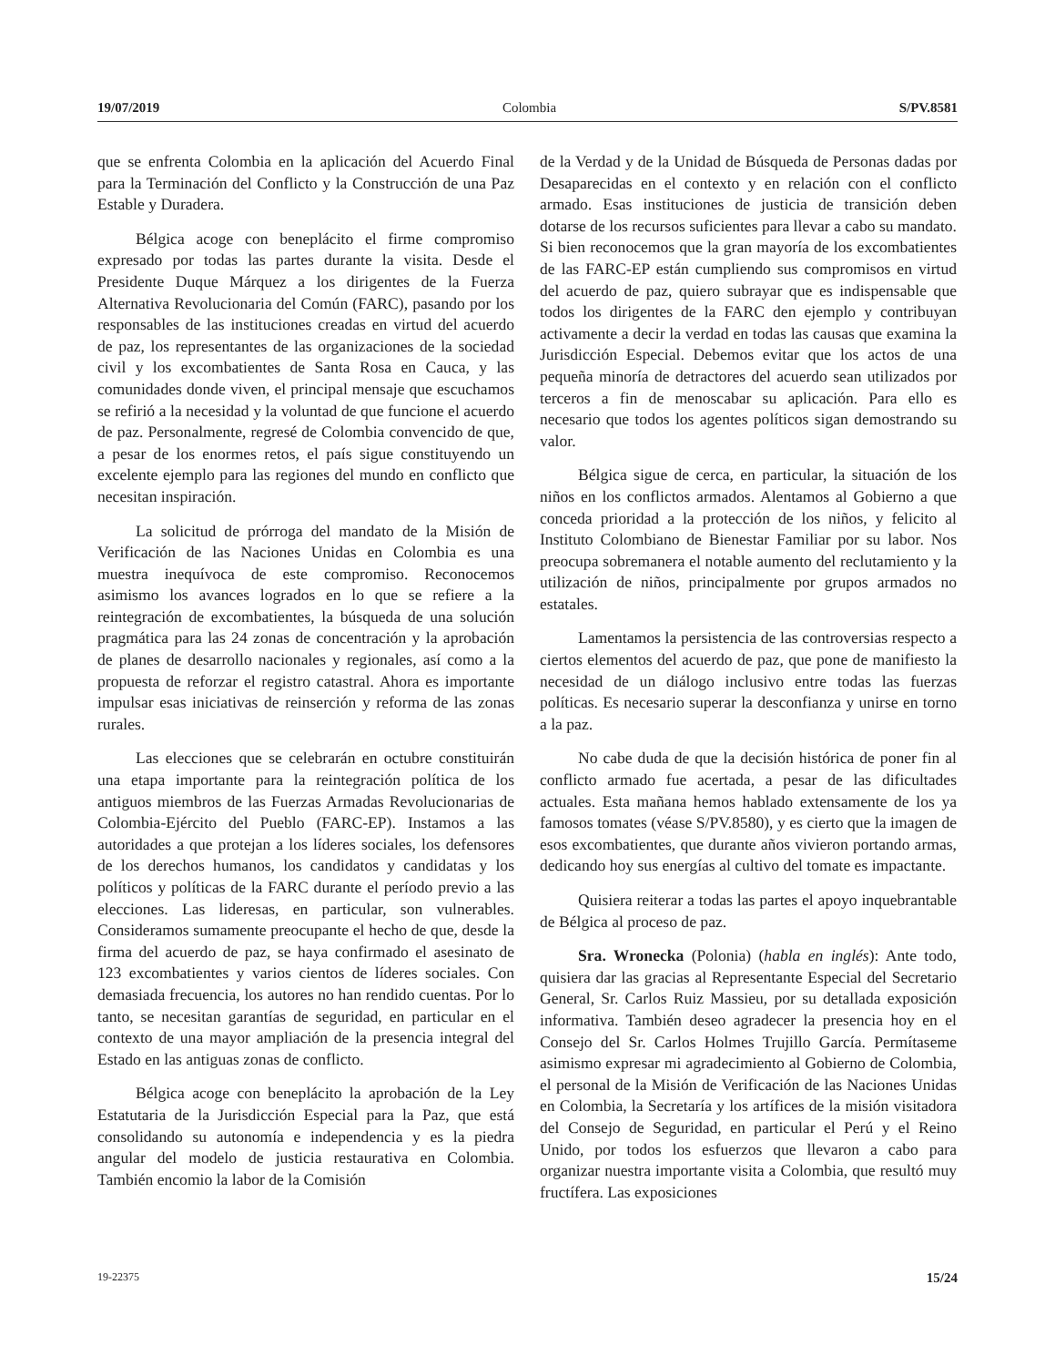19/07/2019 Colombia S/PV.8581
que se enfrenta Colombia en la aplicación del Acuerdo Final para la Terminación del Conflicto y la Construcción de una Paz Estable y Duradera.
Bélgica acoge con beneplácito el firme compromiso expresado por todas las partes durante la visita. Desde el Presidente Duque Márquez a los dirigentes de la Fuerza Alternativa Revolucionaria del Común (FARC), pasando por los responsables de las instituciones creadas en virtud del acuerdo de paz, los representantes de las organizaciones de la sociedad civil y los excombatientes de Santa Rosa en Cauca, y las comunidades donde viven, el principal mensaje que escuchamos se refirió a la necesidad y la voluntad de que funcione el acuerdo de paz. Personalmente, regresé de Colombia convencido de que, a pesar de los enormes retos, el país sigue constituyendo un excelente ejemplo para las regiones del mundo en conflicto que necesitan inspiración.
La solicitud de prórroga del mandato de la Misión de Verificación de las Naciones Unidas en Colombia es una muestra inequívoca de este compromiso. Reconocemos asimismo los avances logrados en lo que se refiere a la reintegración de excombatientes, la búsqueda de una solución pragmática para las 24 zonas de concentración y la aprobación de planes de desarrollo nacionales y regionales, así como a la propuesta de reforzar el registro catastral. Ahora es importante impulsar esas iniciativas de reinserción y reforma de las zonas rurales.
Las elecciones que se celebrarán en octubre constituirán una etapa importante para la reintegración política de los antiguos miembros de las Fuerzas Armadas Revolucionarias de Colombia-Ejército del Pueblo (FARC-EP). Instamos a las autoridades a que protejan a los líderes sociales, los defensores de los derechos humanos, los candidatos y candidatas y los políticos y políticas de la FARC durante el período previo a las elecciones. Las lideresas, en particular, son vulnerables. Consideramos sumamente preocupante el hecho de que, desde la firma del acuerdo de paz, se haya confirmado el asesinato de 123 excombatientes y varios cientos de líderes sociales. Con demasiada frecuencia, los autores no han rendido cuentas. Por lo tanto, se necesitan garantías de seguridad, en particular en el contexto de una mayor ampliación de la presencia integral del Estado en las antiguas zonas de conflicto.
Bélgica acoge con beneplácito la aprobación de la Ley Estatutaria de la Jurisdicción Especial para la Paz, que está consolidando su autonomía e independencia y es la piedra angular del modelo de justicia restaurativa en Colombia. También encomio la labor de la Comisión
de la Verdad y de la Unidad de Búsqueda de Personas dadas por Desaparecidas en el contexto y en relación con el conflicto armado. Esas instituciones de justicia de transición deben dotarse de los recursos suficientes para llevar a cabo su mandato. Si bien reconocemos que la gran mayoría de los excombatientes de las FARC-EP están cumpliendo sus compromisos en virtud del acuerdo de paz, quiero subrayar que es indispensable que todos los dirigentes de la FARC den ejemplo y contribuyan activamente a decir la verdad en todas las causas que examina la Jurisdicción Especial. Debemos evitar que los actos de una pequeña minoría de detractores del acuerdo sean utilizados por terceros a fin de menoscabar su aplicación. Para ello es necesario que todos los agentes políticos sigan demostrando su valor.
Bélgica sigue de cerca, en particular, la situación de los niños en los conflictos armados. Alentamos al Gobierno a que conceda prioridad a la protección de los niños, y felicito al Instituto Colombiano de Bienestar Familiar por su labor. Nos preocupa sobremanera el notable aumento del reclutamiento y la utilización de niños, principalmente por grupos armados no estatales.
Lamentamos la persistencia de las controversias respecto a ciertos elementos del acuerdo de paz, que pone de manifiesto la necesidad de un diálogo inclusivo entre todas las fuerzas políticas. Es necesario superar la desconfianza y unirse en torno a la paz.
No cabe duda de que la decisión histórica de poner fin al conflicto armado fue acertada, a pesar de las dificultades actuales. Esta mañana hemos hablado extensamente de los ya famosos tomates (véase S/PV.8580), y es cierto que la imagen de esos excombatientes, que durante años vivieron portando armas, dedicando hoy sus energías al cultivo del tomate es impactante.
Quisiera reiterar a todas las partes el apoyo inquebrantable de Bélgica al proceso de paz.
Sra. Wronecka (Polonia) (habla en inglés): Ante todo, quisiera dar las gracias al Representante Especial del Secretario General, Sr. Carlos Ruiz Massieu, por su detallada exposición informativa. También deseo agradecer la presencia hoy en el Consejo del Sr. Carlos Holmes Trujillo García. Permítaseme asimismo expresar mi agradecimiento al Gobierno de Colombia, el personal de la Misión de Verificación de las Naciones Unidas en Colombia, la Secretaría y los artífices de la misión visitadora del Consejo de Seguridad, en particular el Perú y el Reino Unido, por todos los esfuerzos que llevaron a cabo para organizar nuestra importante visita a Colombia, que resultó muy fructífera. Las exposiciones
19-22375 15/24